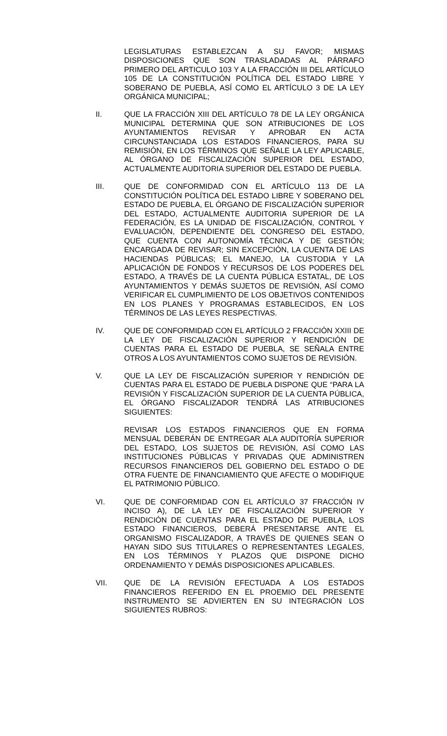LEGISLATURAS ESTABLEZCAN A SU FAVOR; MISMAS DISPOSICIONES QUE SON TRASLADADAS AL PÁRRAFO PRIMERO DEL ARTICULO 103 Y A LA FRACCIÓN III DEL ARTÍCULO 105 DE LA CONSTITUCIÓN POLÍTICA DEL ESTADO LIBRE Y SOBERANO DE PUEBLA, ASÍ COMO EL ARTÍCULO 3 DE LA LEY ORGÁNICA MUNICIPAL;
II. QUE LA FRACCIÓN XIII DEL ARTÍCULO 78 DE LA LEY ORGÁNICA MUNICIPAL DETERMINA QUE SON ATRIBUCIONES DE LOS AYUNTAMIENTOS REVISAR Y APROBAR EN ACTA CIRCUNSTANCIADA LOS ESTADOS FINANCIEROS, PARA SU REMISIÓN, EN LOS TÉRMINOS QUE SEÑALE LA LEY APLICABLE, AL ÓRGANO DE FISCALIZACIÓN SUPERIOR DEL ESTADO, ACTUALMENTE AUDITORIA SUPERIOR DEL ESTADO DE PUEBLA.
III. QUE DE CONFORMIDAD CON EL ARTÍCULO 113 DE LA CONSTITUCIÓN POLÍTICA DEL ESTADO LIBRE Y SOBERANO DEL ESTADO DE PUEBLA, EL ÓRGANO DE FISCALIZACIÓN SUPERIOR DEL ESTADO, ACTUALMENTE AUDITORIA SUPERIOR DE LA FEDERACIÓN, ES LA UNIDAD DE FISCALIZACIÓN, CONTROL Y EVALUACIÓN, DEPENDIENTE DEL CONGRESO DEL ESTADO, QUE CUENTA CON AUTONOMÍA TÉCNICA Y DE GESTIÓN; ENCARGADA DE REVISAR; SIN EXCEPCIÓN, LA CUENTA DE LAS HACIENDAS PÚBLICAS; EL MANEJO, LA CUSTODIA Y LA APLICACIÓN DE FONDOS Y RECURSOS DE LOS PODERES DEL ESTADO, A TRAVÉS DE LA CUENTA PÚBLICA ESTATAL, DE LOS AYUNTAMIENTOS Y DEMÁS SUJETOS DE REVISIÓN, ASÍ COMO VERIFICAR EL CUMPLIMIENTO DE LOS OBJETIVOS CONTENIDOS EN LOS PLANES Y PROGRAMAS ESTABLECIDOS, EN LOS TÉRMINOS DE LAS LEYES RESPECTIVAS.
IV. QUE DE CONFORMIDAD CON EL ARTÍCULO 2 FRACCIÓN XXIII DE LA LEY DE FISCALIZACIÓN SUPERIOR Y RENDICIÓN DE CUENTAS PARA EL ESTADO DE PUEBLA, SE SEÑALA ENTRE OTROS A LOS AYUNTAMIENTOS COMO SUJETOS DE REVISIÓN.
V. QUE LA LEY DE FISCALIZACIÓN SUPERIOR Y RENDICIÓN DE CUENTAS PARA EL ESTADO DE PUEBLA DISPONE QUE “PARA LA REVISIÓN Y FISCALIZACIÓN SUPERIOR DE LA CUENTA PÚBLICA, EL ÓRGANO FISCALIZADOR TENDRÁ LAS ATRIBUCIONES SIGUIENTES:
REVISAR LOS ESTADOS FINANCIEROS QUE EN FORMA MENSUAL DEBERÁN DE ENTREGAR ALA AUDITORÍA SUPERIOR DEL ESTADO, LOS SUJETOS DE REVISIÓN, ASÍ COMO LAS INSTITUCIONES PÚBLICAS Y PRIVADAS QUE ADMINISTREN RECURSOS FINANCIEROS DEL GOBIERNO DEL ESTADO O DE OTRA FUENTE DE FINANCIAMIENTO QUE AFECTE O MODIFIQUE EL PATRIMONIO PÚBLICO.
VI. QUE DE CONFORMIDAD CON EL ARTÍCULO 37 FRACCIÓN IV INCISO A), DE LA LEY DE FISCALIZACIÓN SUPERIOR Y RENDICIÓN DE CUENTAS PARA EL ESTADO DE PUEBLA, LOS ESTADO FINANCIEROS, DEBERÁ PRESENTARSE ANTE EL ORGANISMO FISCALIZADOR, A TRAVÉS DE QUIENES SEAN O HAYAN SIDO SUS TITULARES O REPRESENTANTES LEGALES, EN LOS TÉRMINOS Y PLAZOS QUE DISPONE DICHO ORDENAMIENTO Y DEMÁS DISPOSICIONES APLICABLES.
VII. QUE DE LA REVISIÓN EFECTUADA A LOS ESTADOS FINANCIEROS REFERIDO EN EL PROEMIO DEL PRESENTE INSTRUMENTO SE ADVIERTEN EN SU INTEGRACIÓN LOS SIGUIENTES RUBROS: